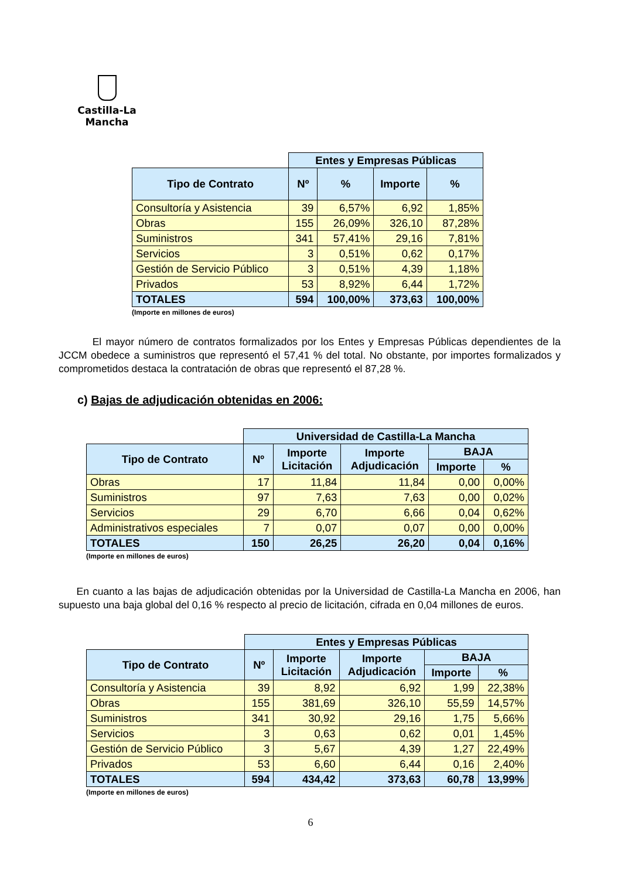Castilla-La Mancha
| | Entes y Empresas Públicas | | | |
| --- | --- | --- | --- | --- |
| Tipo de Contrato | Nº | % | Importe | % |
| Consultoría y Asistencia | 39 | 6,57% | 6,92 | 1,85% |
| Obras | 155 | 26,09% | 326,10 | 87,28% |
| Suministros | 341 | 57,41% | 29,16 | 7,81% |
| Servicios | 3 | 0,51% | 0,62 | 0,17% |
| Gestión de Servicio Público | 3 | 0,51% | 4,39 | 1,18% |
| Privados | 53 | 8,92% | 6,44 | 1,72% |
| TOTALES | 594 | 100,00% | 373,63 | 100,00% |
(Importe en millones de euros)
El mayor número de contratos formalizados por los Entes y Empresas Públicas dependientes de la JCCM obedece a suministros que representó el 57,41 % del total. No obstante, por importes formalizados y comprometidos destaca la contratación de obras que representó el 87,28 %.
c) Bajas de adjudicación obtenidas en 2006:
| | Universidad de Castilla-La Mancha | | | | |
| --- | --- | --- | --- | --- | --- |
| Tipo de Contrato | Nº | Importe Licitación | Importe Adjudicación | BAJA | |
| | | | | Importe | % |
| Obras | 17 | 11,84 | 11,84 | 0,00 | 0,00% |
| Suministros | 97 | 7,63 | 7,63 | 0,00 | 0,02% |
| Servicios | 29 | 6,70 | 6,66 | 0,04 | 0,62% |
| Administrativos especiales | 7 | 0,07 | 0,07 | 0,00 | 0,00% |
| TOTALES | 150 | 26,25 | 26,20 | 0,04 | 0,16% |
(Importe en millones de euros)
En cuanto a las bajas de adjudicación obtenidas por la Universidad de Castilla-La Mancha en 2006, han supuesto una baja global del 0,16 % respecto al precio de licitación, cifrada en 0,04 millones de euros.
| | Entes y Empresas Públicas | | | | |
| --- | --- | --- | --- | --- | --- |
| Tipo de Contrato | Nº | Importe Licitación | Importe Adjudicación | BAJA | |
| | | | | Importe | % |
| Consultoría y Asistencia | 39 | 8,92 | 6,92 | 1,99 | 22,38% |
| Obras | 155 | 381,69 | 326,10 | 55,59 | 14,57% |
| Suministros | 341 | 30,92 | 29,16 | 1,75 | 5,66% |
| Servicios | 3 | 0,63 | 0,62 | 0,01 | 1,45% |
| Gestión de Servicio Público | 3 | 5,67 | 4,39 | 1,27 | 22,49% |
| Privados | 53 | 6,60 | 6,44 | 0,16 | 2,40% |
| TOTALES | 594 | 434,42 | 373,63 | 60,78 | 13,99% |
(Importe en millones de euros)
6